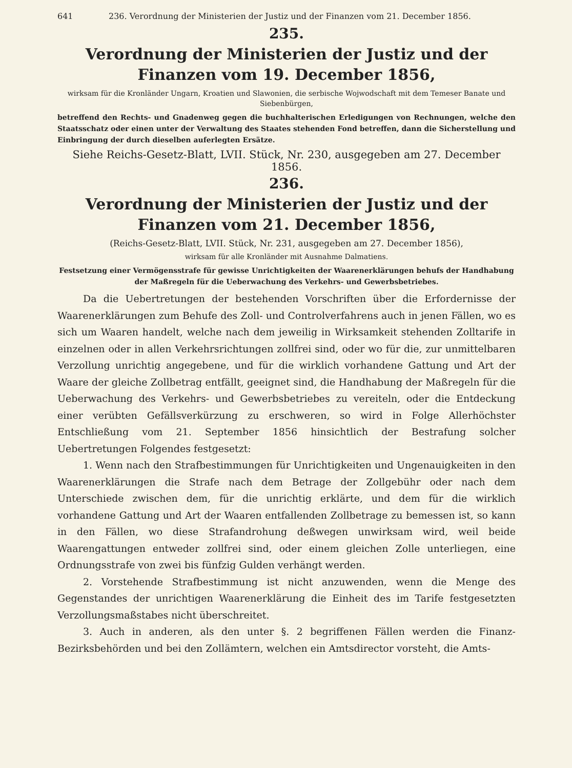641 236. Verordnung der Ministerien der Justiz und der Finanzen vom 21. December 1856.
235.
Verordnung der Ministerien der Justiz und der Finanzen vom 19. December 1856,
wirksam für die Kronländer Ungarn, Kroatien und Slawonien, die serbische Wojwodschaft mit dem Temeser Banate und Siebenbürgen,
betreffend den Rechts- und Gnadenweg gegen die buchhalterischen Erledigungen von Rechnungen, welche den Staatsschatz oder einen unter der Verwaltung des Staates stehenden Fond betreffen, dann die Sicherstellung und Einbringung der durch dieselben auferlegten Ersätze.
Siehe Reichs-Gesetz-Blatt, LVII. Stück, Nr. 230, ausgegeben am 27. December 1856.
236.
Verordnung der Ministerien der Justiz und der Finanzen vom 21. December 1856,
(Reichs-Gesetz-Blatt, LVII. Stück, Nr. 231, ausgegeben am 27. December 1856),
wirksam für alle Kronländer mit Ausnahme Dalmatiens.
Festsetzung einer Vermögensstrafe für gewisse Unrichtigkeiten der Waarenerklärungen behufs der Handhabung der Maßregeln für die Ueberwachung des Verkehrs- und Gewerbsbetriebes.
Da die Uebertretungen der bestehenden Vorschriften über die Erfordernisse der Waarenerklärungen zum Behufe des Zoll- und Controlverfahrens auch in jenen Fällen, wo es sich um Waaren handelt, welche nach dem jeweilig in Wirksamkeit stehenden Zolltarife in einzelnen oder in allen Verkehrsrichtungen zollfrei sind, oder wo für die, zur unmittelbaren Verzollung unrichtig angegebene, und für die wirklich vorhandene Gattung und Art der Waare der gleiche Zollbetrag entfällt, geeignet sind, die Handhabung der Maßregeln für die Ueberwachung des Verkehrs- und Gewerbsbetriebes zu vereiteln, oder die Entdeckung einer verübten Gefällsverkürzung zu erschweren, so wird in Folge Allerhöchster Entschließung vom 21. September 1856 hinsichtlich der Bestrafung solcher Uebertretungen Folgendes festgesetzt:
1. Wenn nach den Strafbestimmungen für Unrichtigkeiten und Ungenauigkeiten in den Waarenerklärungen die Strafe nach dem Betrage der Zollgebühr oder nach dem Unterschiede zwischen dem, für die unrichtig erklärte, und dem für die wirklich vorhandene Gattung und Art der Waaren entfallenden Zollbetrage zu bemessen ist, so kann in den Fällen, wo diese Strafandrohung deßwegen unwirksam wird, weil beide Waarengattungen entweder zollfrei sind, oder einem gleichen Zolle unterliegen, eine Ordnungsstrafe von zwei bis fünfzig Gulden verhängt werden.
2. Vorstehende Strafbestimmung ist nicht anzuwenden, wenn die Menge des Gegenstandes der unrichtigen Waarenerklärung die Einheit des im Tarife festgesetzten Verzollungsmaßstabes nicht überschreitet.
3. Auch in anderen, als den unter §. 2 begriffenen Fällen werden die Finanz-Bezirksbehörden und bei den Zollämtern, welchen ein Amtsdirector vorsteht, die Amts-